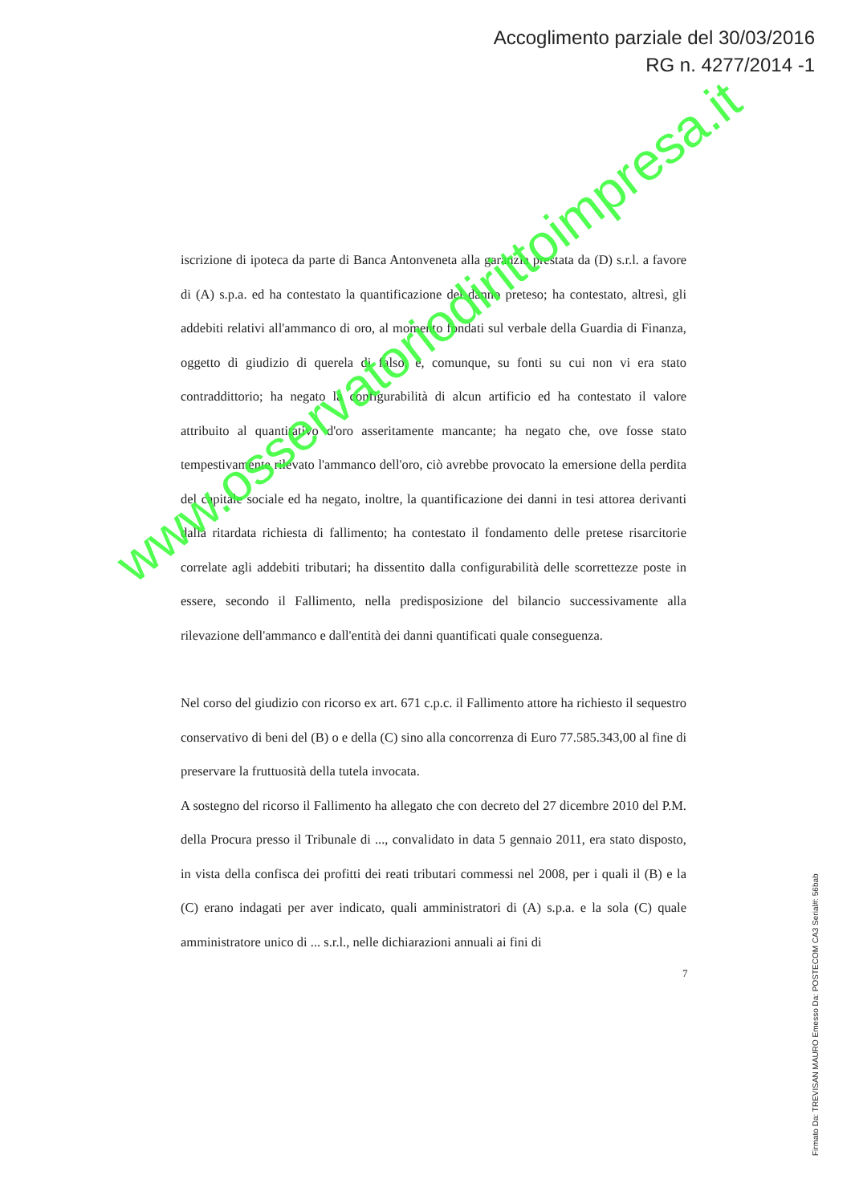Accoglimento parziale del 30/03/2016
RG n. 4277/2014 -1
iscrizione di ipoteca da parte di Banca Antonveneta alla garanzia prestata da (D) s.r.l. a favore di (A) s.p.a. ed ha contestato la quantificazione del danno preteso; ha contestato, altresì, gli addebiti relativi all'ammanco di oro, al momento fondati sul verbale della Guardia di Finanza, oggetto di giudizio di querela di falso, e, comunque, su fonti su cui non vi era stato contraddittorio; ha negato la configurabilità di alcun artificio ed ha contestato il valore attribuito al quantitativo d'oro asseritamente mancante; ha negato che, ove fosse stato tempestivamente rilevato l'ammanco dell'oro, ciò avrebbe provocato la emersione della perdita del capitale sociale ed ha negato, inoltre, la quantificazione dei danni in tesi attorea derivanti dalla ritardata richiesta di fallimento; ha contestato il fondamento delle pretese risarcitorie correlate agli addebiti tributari; ha dissentito dalla configurabilità delle scorrettezze poste in essere, secondo il Fallimento, nella predisposizione del bilancio successivamente alla rilevazione dell'ammanco e dall'entità dei danni quantificati quale conseguenza.
Nel corso del giudizio con ricorso ex art. 671 c.p.c. il Fallimento attore ha richiesto il sequestro conservativo di beni del (B) o e della (C) sino alla concorrenza di Euro 77.585.343,00 al fine di preservare la fruttuosità della tutela invocata.
A sostegno del ricorso il Fallimento ha allegato che con decreto del 27 dicembre 2010 del P.M. della Procura presso il Tribunale di ..., convalidato in data 5 gennaio 2011, era stato disposto, in vista della confisca dei profitti dei reati tributari commessi nel 2008, per i quali il (B) e la (C) erano indagati per aver indicato, quali amministratori di (A) s.p.a. e la sola (C) quale amministratore unico di ... s.r.l., nelle dichiarazioni annuali ai fini di
7
Firmato Da: TREVISAN MAURO Emesso Da: POSTECOM CA3 Serial#: 56bab
www.osservatoriodirittoimpresa.it